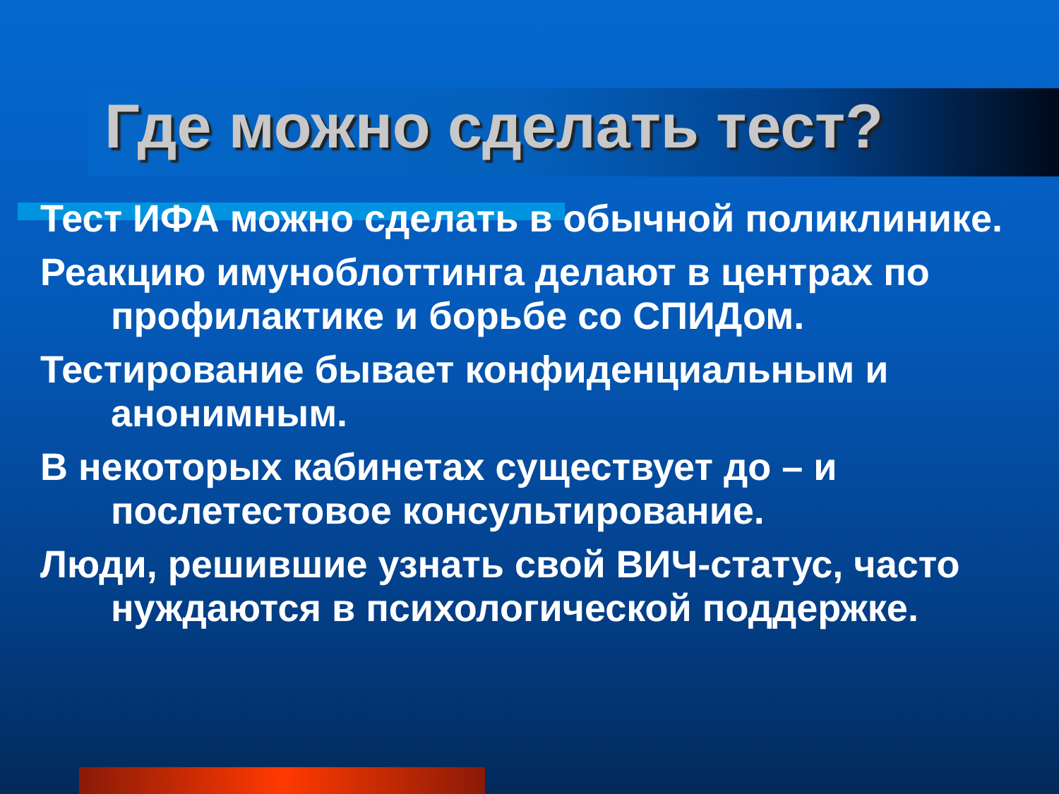Где можно сделать тест?
Тест ИФА можно сделать в обычной поликлинике.
Реакцию имуноблоттинга делают в центрах по профилактике и борьбе со СПИДом.
Тестирование бывает конфиденциальным и анонимным.
В некоторых кабинетах существует до – и послетестовое консультирование.
Люди, решившие узнать свой ВИЧ-статус, часто нуждаются в психологической поддержке.